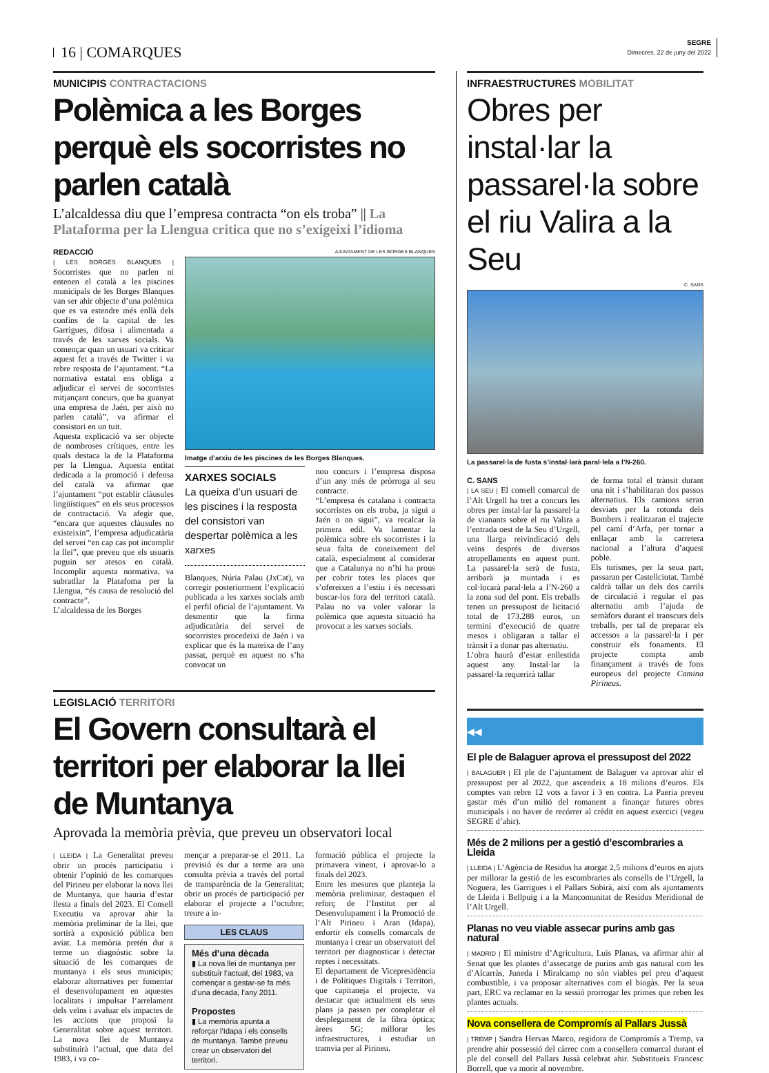16 | COMARQUES
SEGRE
Dimecres, 22 de juny del 2022
MUNICIPIS CONTRACTACIONS
Polèmica a les Borges perquè els socorristes no parlen català
L’alcaldessa diu que l’empresa contracta “on els troba” || La Plataforma per la Llengua critica que no s’exigeixi l’idioma
REDACCIÓ
| LES BORGES BLANQUES | Socorristes que no parlen ni entenen el català a les piscines municipals de les Borges Blanques van ser ahir objecte d’una polèmica que es va estendre més enllà dels confins de la capital de les Garrigues, difosa i alimentada a través de les xarxes socials. Va començar quan un usuari va criticar aquest fet a través de Twitter i va rebre resposta de l’ajuntament. “La normativa estatal ens obliga a adjudicar el servei de socorristes mitjançant concurs, que ha guanyat una empresa de Jaén, per això no parlen català”, va afirmar el consistori en un tuit.
Aquesta explicació va ser objecte de nombroses crítiques, entre les quals destaca la de la Plataforma per la Llengua. Aquesta entitat dedicada a la promoció i defensa del català va afirmar que l’ajuntament “pot establir clàusules lingüístiques” en els seus processos de contractació. Va afegir que, “encara que aquestes clàusules no existeixin”, l’empresa adjudicatària del servei “en cap cas pot incomplir la llei”, que preveu que els usuaris puguin ser atesos en català. Incomplir aquesta normativa, va subratllar la Platafoma per la Llengua, “és causa de resolució del contracte”.
L’alcaldessa de les Borges
AJUNTAMENT DE LES BORGES BLANQUES
Imatge d’arxiu de les piscines de les Borges Blanques.
XARXES SOCIALS
La queixa d’un usuari de les piscines i la resposta del consistori van despertar polèmica a les xarxes
Blanques, Núria Palau (JxCat), va corregir posteriorment l’explicació publicada a les xarxes socials amb el perfil oficial de l’ajuntament. Va desmentir que la firma adjudicatària del servei de socorristes procedeixi de Jaén i va explicar que és la mateixa de l’any passat, perquè en aquest no s’ha convocat un
nou concurs i l’empresa disposa d’un any més de pròrroga al seu contracte.
“L’empresa és catalana i contracta socorristes on els troba, ja sigui a Jaén o on sigui”, va recalcar la primera edil. Va lamentar la polèmica sobre els socorristes i la seua falta de coneixement del català, especialment al considerar que a Catalunya no n’hi ha prous per cobrir totes les places que s’ofereixen a l’estiu i és necessari buscar-los fora del territori català. Palau no va voler valorar la polèmica que aquesta situació ha provocat a les xarxes socials.
LEGISLACIÓ TERRITORI
El Govern consultarà el territori per elaborar la llei de Muntanya
Aprovada la memòria prèvia, que preveu un observatori local
| LLEIDA | La Generalitat preveu obrir un procés participatiu i obtenir l’opinió de les comarques del Pirineu per elaborar la nova llei de Muntanya, que hauria d’estar llesta a finals del 2023. El Consell Executiu va aprovar ahir la memòria preliminar de la llei, que sortirà a exposició pública ben aviat. La memòria pretén dur a terme un diagnòstic sobre la situació de les comarques de muntanya i els seus municipis; elaborar alternatives per fomentar el desenvolupament en aquestes localitats i impulsar l’arrelament dels veïns i avaluar els impactes de les accions que proposi la Generalitat sobre aquest territori. La nova llei de Muntanya substituirà l’actual, que data del 1983, i va co-
mençar a preparar-se el 2011. La previsió és dur a terme ara una consulta prèvia a través del portal de transparència de la Generalitat; obrir un procés de participació per elaborar el projecte a l’octubre; treure a in-
LES CLAUS
Més d’una dècada
▮ La nova llei de muntanya per substituir l’actual, del 1983, va començar a gestar-se fa més d’una dècada, l’any 2011.
Propostes
▮ La memòria apunta a reforçar l’Idapa i els consells de muntanya. També preveu crear un observatori del territori.
formació pública el projecte la primavera vinent, i aprovar-lo a finals del 2023.
Entre les mesures que planteja la memòria preliminar, destaquen el reforç de l’Institut per al Desenvolupament i la Promoció de l’Alt Pirineu i Aran (Idapa), enfortir els consells comarcals de muntanya i crear un observatori del territori per diagnosticar i detectar reptes i necessitats.
El departament de Vicepresidència i de Polítiques Digitals i Territori, que capitaneja el projecte, va destacar que actualment els seus plans ja passen per completar el desplegament de la fibra òptica; àrees 5G; millorar les infraestructures, i estudiar un tramvia per al Pirineu.
INFRAESTRUCTURES MOBILITAT
Obres per instal·lar la passarel·la sobre el riu Valira a la Seu
C. SANS
La passarel·la de fusta s’instal·larà paral·lela a l’N-260.
C. SANS
| LA SEU | El consell comarcal de l’Alt Urgell ha tret a concurs les obres per instal·lar la passarel·la de vianants sobre el riu Valira a l’entrada oest de la Seu d’Urgell, una llarga reivindicació dels veïns després de diversos atropellaments en aquest punt. La passarel·la serà de fusta, arribarà ja muntada i es col·locarà paral·lela a l’N-260 a la zona sud del pont. Els treballs tenen un pressupost de licitació total de 173.288 euros, un termini d’execució de quatre mesos i obligaran a tallar el trànsit i a donar pas alternatiu.
L’obra haurà d’estar enllestida aquest any. Instal·lar la passarel·la requerirà tallar
de forma total el trànsit durant una nit i s’habilitaran dos passos alternatius. Els camions seran desviats per la rotonda dels Bombers i realitzaran el trajecte pel camí d’Arfa, per tornar a enllaçar amb la carretera nacional a l’altura d’aquest poble.
Els turismes, per la seua part, passaran per Castellciutat. També caldrà tallar un dels dos carrils de circulació i regular el pas alternatiu amb l’ajuda de semàfors durant el transcurs dels treballs, per tal de preparar els accessos a la passarel·la i per construir els fonaments. El projecte compta amb finançament a través de fons europeus del projecte Camina Pirineus.
◀◀
El ple de Balaguer aprova el pressupost del 2022
| BALAGUER | El ple de l’ajuntament de Balaguer va aprovar ahir el pressupost per al 2022, que ascendeix a 18 milions d’euros. Els comptes van rebre 12 vots a favor i 3 en contra. La Paeria preveu gastar més d’un milió del romanent a finançar futures obres municipals i no haver de recórrer al crèdit en aquest exercici (vegeu SEGRE d’ahir).
Més de 2 milions per a gestió d’escombraries a Lleida
| LLEIDA | L’Agència de Residus ha atorgat 2,5 milions d’euros en ajuts per millorar la gestió de les escombraries als consells de l’Urgell, la Noguera, les Garrigues i el Pallars Sobirà, així com als ajuntaments de Lleida i Bellpuig i a la Mancomunitat de Residus Meridional de l’Alt Urgell.
Planas no veu viable assecar purins amb gas natural
| MADRID | El ministre d’Agricultura, Luis Planas, va afirmar ahir al Senat que les plantes d’assecatge de purins amb gas natural com les d’Alcarràs, Juneda i Miralcamp no són viables pel preu d’aquest combustible, i va proposar alternatives com el biogàs. Per la seua part, ERC va reclamar en la sessió prorrogar les primes que reben les plantes actuals.
Nova consellera de Compromís al Pallars Jussà
| TREMP | Sandra Hervas Marco, regidora de Compromís a Tremp, va prendre ahir possessió del càrrec com a consellera comarcal durant el ple del consell del Pallars Jussà celebrat ahir. Substitueix Francesc Borrell, que va morir al novembre.